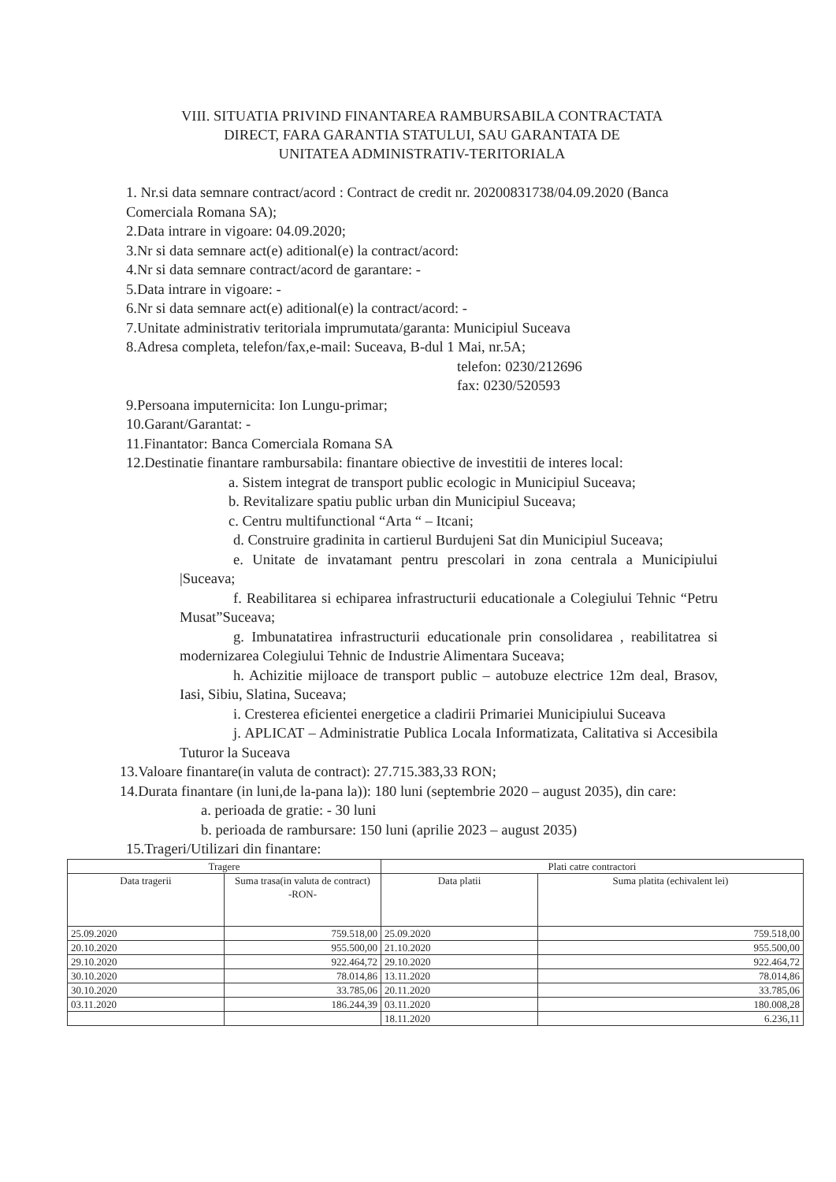VIII. SITUATIA PRIVIND FINANTAREA RAMBURSABILA CONTRACTATA
DIRECT, FARA GARANTIA STATULUI, SAU GARANTATA DE
UNITATEA ADMINISTRATIV-TERITORIALA
1. Nr.si data semnare contract/acord : Contract de credit nr. 20200831738/04.09.2020 (Banca Comerciala Romana SA);
2.Data intrare in vigoare: 04.09.2020;
3.Nr si data semnare act(e) aditional(e) la contract/acord:
4.Nr si data semnare contract/acord de garantare: -
5.Data intrare in vigoare: -
6.Nr si data semnare act(e) aditional(e) la contract/acord: -
7.Unitate administrativ teritoriala imprumutata/garanta: Municipiul Suceava
8.Adresa completa, telefon/fax,e-mail: Suceava, B-dul 1 Mai, nr.5A;
telefon: 0230/212696
fax: 0230/520593
9.Persoana imputernicita: Ion Lungu-primar;
10.Garant/Garantat: -
11.Finantator: Banca Comerciala Romana SA
12.Destinatie finantare rambursabila: finantare obiective de investitii de interes local:
a. Sistem integrat de transport public ecologic in Municipiul Suceava;
b. Revitalizare spatiu public urban din Municipiul Suceava;
c. Centru multifunctional “Arta “ – Itcani;
d. Construire gradinita in cartierul Burdujeni Sat din Municipiul Suceava;
e. Unitate de invatamant pentru prescolari in zona centrala a Municipiului |Suceava;
f. Reabilitarea si echiparea infrastructurii educationale a Colegiului Tehnic “Petru Musat”Suceava;
g. Imbunatatirea infrastructurii educationale prin consolidarea , reabilitatrea si modernizarea Colegiului Tehnic de Industrie Alimentara Suceava;
h. Achizitie mijloace de transport public – autobuze electrice 12m deal, Brasov, Iasi, Sibiu, Slatina, Suceava;
i. Cresterea eficientei energetice a cladirii Primariei Municipiului Suceava
j. APLICAT – Administratie Publica Locala Informatizata, Calitativa si Accesibila Tuturor la Suceava
13.Valoare finantare(in valuta de contract): 27.715.383,33 RON;
14.Durata finantare (in luni,de la-pana la)): 180 luni (septembrie 2020 – august 2035), din care:
a. perioada de gratie: - 30 luni
b. perioada de rambursare: 150 luni (aprilie 2023 – august 2035)
15.Trageri/Utilizari din finantare:
| Tragere | | Plati catre contractori | |
| --- | --- | --- | --- |
| Data tragerii | Suma trasa(in valuta de contract) -RON- | Data platii | Suma platita (echivalent lei) |
| 25.09.2020 | 759.518,00 | 25.09.2020 | 759.518,00 |
| 20.10.2020 | 955.500,00 | 21.10.2020 | 955.500,00 |
| 29.10.2020 | 922.464,72 | 29.10.2020 | 922.464,72 |
| 30.10.2020 | 78.014,86 | 13.11.2020 | 78.014,86 |
| 30.10.2020 | 33.785,06 | 20.11.2020 | 33.785,06 |
| 03.11.2020 | 186.244,39 | 03.11.2020 | 180.008,28 |
| | | 18.11.2020 | 6.236,11 |